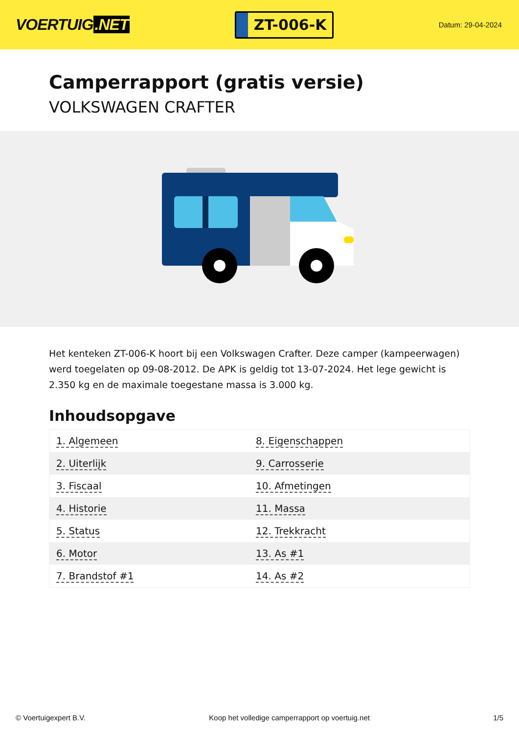VOERTUIG.NET
ZT-006-K
Datum: 29-04-2024
Camperrapport (gratis versie)
VOLKSWAGEN CRAFTER
Het kenteken ZT-006-K hoort bij een Volkswagen Crafter. Deze camper (kampeerwagen) werd toegelaten op 09-08-2012. De APK is geldig tot 13-07-2024. Het lege gewicht is 2.350 kg en de maximale toegestane massa is 3.000 kg.
Inhoudsopgave
| 1. Algemeen | 8. Eigenschappen |
| 2. Uiterlijk | 9. Carrosserie |
| 3. Fiscaal | 10. Afmetingen |
| 4. Historie | 11. Massa |
| 5. Status | 12. Trekkracht |
| 6. Motor | 13. As #1 |
| 7. Brandstof #1 | 14. As #2 |
© Voertuigexpert B.V. Koop het volledige camperrapport op voertuig.net 1/5